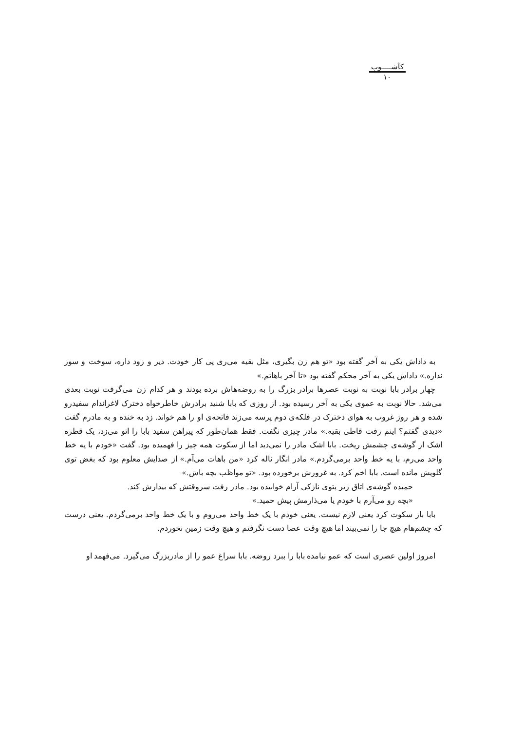کآشـــــوب
۱۰
به داداش یکی به آخر گفته بود «تو هم زن بگیری، مثل بقیه می‌ری پی کار خودت. دیر و زود داره، سوخت و سوز نداره.» داداش یکی به آخر محکم گفته بود «تا آخر باهاتم.»
چهار برادر بابا نوبت به نوبت عصرها برادر بزرگ را به روضه‌هاش برده بودند و هر کدام زن می‌گرفت نوبت بعدی می‌شد. حالا نوبت به عموی یکی به آخر رسیده بود. از روزی که بابا شنید برادرش خاطرخواه دخترک لاغراندام سفیدرو شده و هر روز غروب به هوای دخترک در فلکه‌ی دوم پرسه می‌زند فاتحه‌ی او را هم خواند. زد به خنده و به مادرم گفت «دیدی گفتم؟ اینم رفت قاطی بقیه.» مادر چیزی نگفت. فقط همان‌طور که پیراهن سفید بابا را اتو می‌زد، یک قطره اشک از گوشه‌ی چشمش ریخت. بابا اشک مادر را نمی‌دید اما از سکوت همه چیز را فهمیده بود. گفت «خودم با یه خط واحد می‌رم، با یه خط واحد برمی‌گردم.» مادر انگار ناله کرد «من باهات می‌آم.» از صدایش معلوم بود که بغض توی گلویش مانده است. بابا اخم کرد. به غرورش برخورده بود. «تو مواظب بچه باش.»
حمیده گوشه‌ی اتاق زیر پتوی نازکی آرام خوابیده بود. مادر رفت سروقتش که بیدارش کند.
«بچه رو می‌آرم با خودم یا می‌ذارمش پیش حمید.»
بابا باز سکوت کرد یعنی لازم نیست. یعنی خودم با یک خط واحد می‌روم و با یک خط واحد برمی‌گردم. یعنی درست که چشم‌هام هیچ جا را نمی‌بیند اما هیچ وقت عصا دست نگرفتم و هیچ وقت زمین نخوردم.
امروز اولین عصری است که عمو نیامده بابا را ببرد روضه. بابا سراغ عمو را از مادربزرگ می‌گیرد. می‌فهمد او